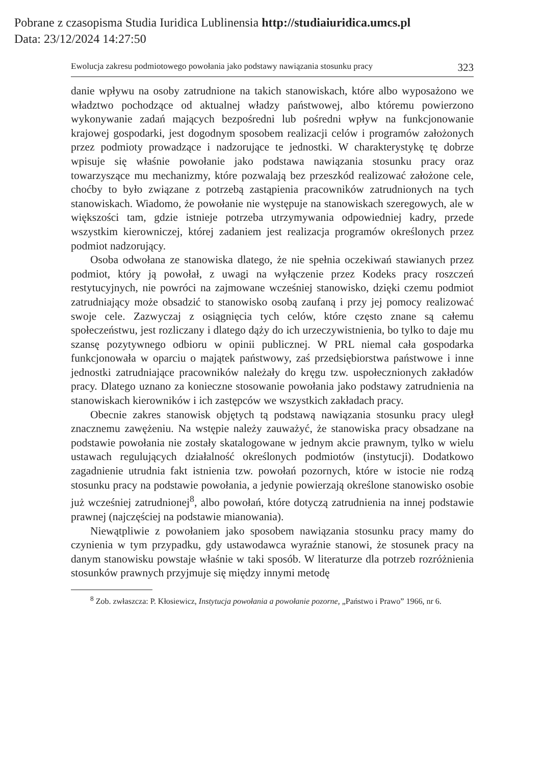Pobrane z czasopisma Studia Iuridica Lublinensia http://studiaiuridica.umcs.pl
Data: 23/12/2024 14:27:50
Ewolucja zakresu podmiotowego powołania jako podstawy nawiązania stosunku pracy 323
danie wpływu na osoby zatrudnione na takich stanowiskach, które albo wyposażono we władztwo pochodzące od aktualnej władzy państwowej, albo któremu powierzono wykonywanie zadań mających bezpośredni lub pośredni wpływ na funkcjonowanie krajowej gospodarki, jest dogodnym sposobem realizacji celów i programów założonych przez podmioty prowadzące i nadzorujące te jednostki. W charakterystykę tę dobrze wpisuje się właśnie powołanie jako podstawa nawiązania stosunku pracy oraz towarzyszące mu mechanizmy, które pozwalają bez przeszkód realizować założone cele, choćby to było związane z potrzebą zastąpienia pracowników zatrudnionych na tych stanowiskach. Wiadomo, że powołanie nie występuje na stanowiskach szeregowych, ale w większości tam, gdzie istnieje potrzeba utrzymywania odpowiedniej kadry, przede wszystkim kierowniczej, której zadaniem jest realizacja programów określonych przez podmiot nadzorujący.
Osoba odwołana ze stanowiska dlatego, że nie spełnia oczekiwań stawianych przez podmiot, który ją powołał, z uwagi na wyłączenie przez Kodeks pracy roszczeń restytucyjnych, nie powróci na zajmowane wcześniej stanowisko, dzięki czemu podmiot zatrudniający może obsadzić to stanowisko osobą zaufaną i przy jej pomocy realizować swoje cele. Zazwyczaj z osiągnięcia tych celów, które często znane są całemu społeczeństwu, jest rozliczany i dlatego dąży do ich urzeczywistnienia, bo tylko to daje mu szansę pozytywnego odbioru w opinii publicznej. W PRL niemal cała gospodarka funkcjonowała w oparciu o majątek państwowy, zaś przedsiębiorstwa państwowe i inne jednostki zatrudniające pracowników należały do kręgu tzw. uspołecznionych zakładów pracy. Dlatego uznano za konieczne stosowanie powołania jako podstawy zatrudnienia na stanowiskach kierowników i ich zastępców we wszystkich zakładach pracy.
Obecnie zakres stanowisk objętych tą podstawą nawiązania stosunku pracy uległ znacznemu zawężeniu. Na wstępie należy zauważyć, że stanowiska pracy obsadzane na podstawie powołania nie zostały skatalogowane w jednym akcie prawnym, tylko w wielu ustawach regulujących działalność określonych podmiotów (instytucji). Dodatkowo zagadnienie utrudnia fakt istnienia tzw. powołań pozornych, które w istocie nie rodzą stosunku pracy na podstawie powołania, a jedynie powierzają określone stanowisko osobie już wcześniej zatrudnionej<sup>8</sup>, albo powołań, które dotyczą zatrudnienia na innej podstawie prawnej (najczęściej na podstawie mianowania).
Niewątpliwie z powołaniem jako sposobem nawiązania stosunku pracy mamy do czynienia w tym przypadku, gdy ustawodawca wyraźnie stanowi, że stosunek pracy na danym stanowisku powstaje właśnie w taki sposób. W literaturze dla potrzeb rozróżnienia stosunków prawnych przyjmuje się między innymi metodę
<sup>8</sup> Zob. zwłaszcza: P. Kłosiewicz, Instytucja powołania a powołanie pozorne, „Państwo i Prawo” 1966, nr 6.